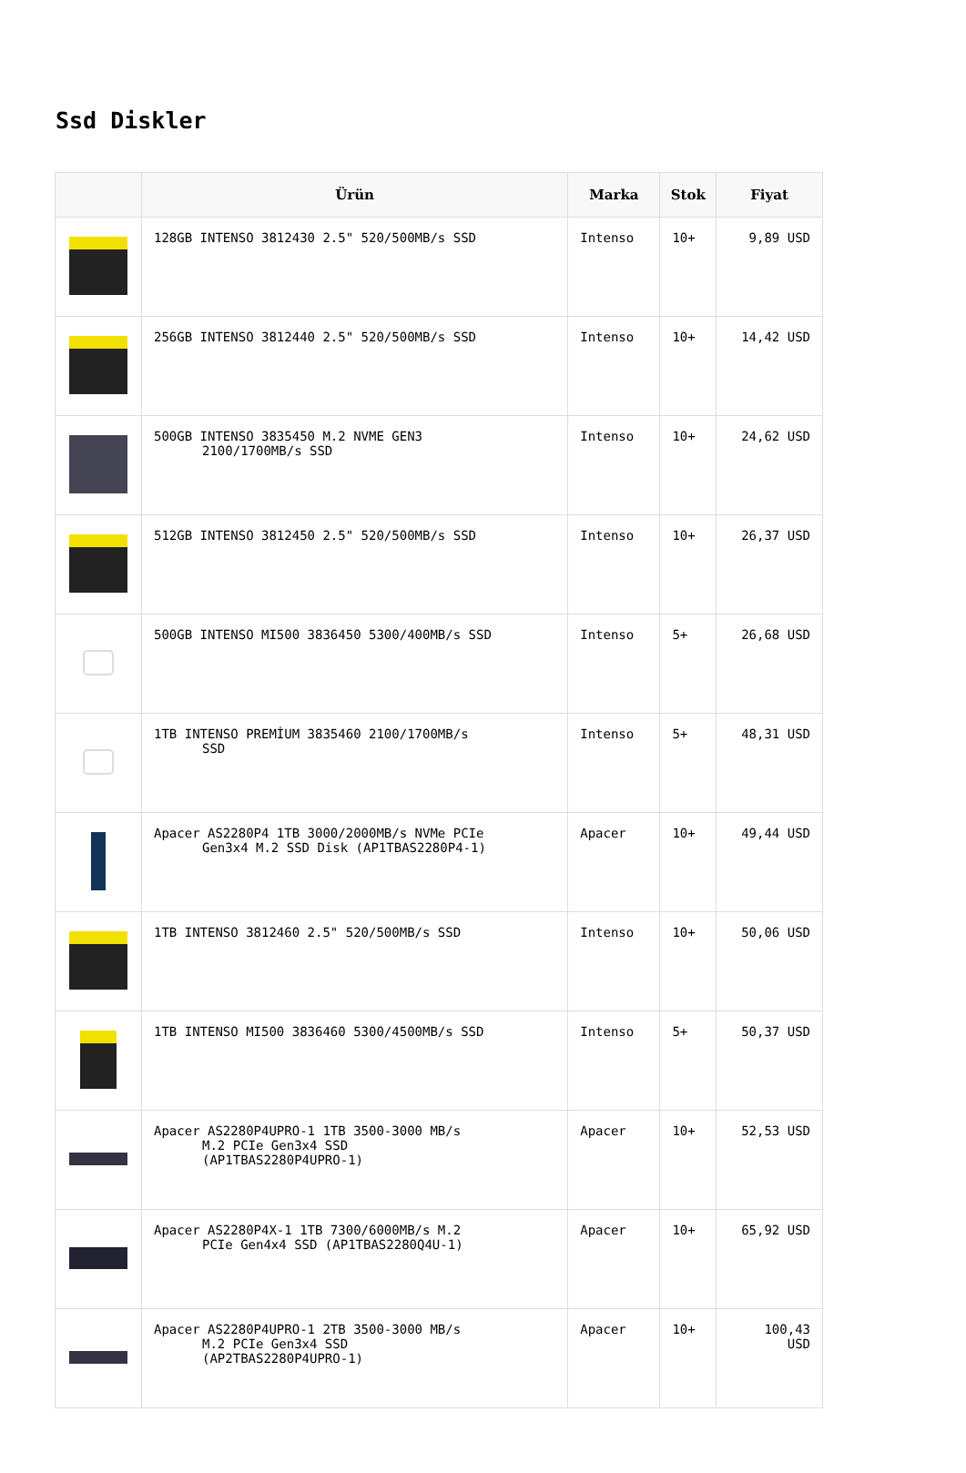Ssd Diskler
| | Ürün | Marka | Stok | Fiyat |
| --- | --- | --- | --- | --- |
| | 128GB INTENSO 3812430 2.5" 520/500MB/s SSD | Intenso | 10+ | 9,89 USD |
| | 256GB INTENSO 3812440 2.5" 520/500MB/s SSD | Intenso | 10+ | 14,42 USD |
| | 500GB INTENSO 3835450 M.2 NVME GEN3 2100/1700MB/s SSD | Intenso | 10+ | 24,62 USD |
| | 512GB INTENSO 3812450 2.5" 520/500MB/s SSD | Intenso | 10+ | 26,37 USD |
| | 500GB INTENSO MI500 3836450 5300/400MB/s SSD | Intenso | 5+ | 26,68 USD |
| | 1TB INTENSO PREMİUM 3835460 2100/1700MB/s SSD | Intenso | 5+ | 48,31 USD |
| | Apacer AS2280P4 1TB 3000/2000MB/s NVMe PCIe Gen3x4 M.2 SSD Disk (AP1TBAS2280P4-1) | Apacer | 10+ | 49,44 USD |
| | 1TB INTENSO 3812460 2.5" 520/500MB/s SSD | Intenso | 10+ | 50,06 USD |
| | 1TB INTENSO MI500 3836460 5300/4500MB/s SSD | Intenso | 5+ | 50,37 USD |
| | Apacer AS2280P4UPRO-1 1TB 3500-3000 MB/s M.2 PCIe Gen3x4 SSD (AP1TBAS2280P4UPRO-1) | Apacer | 10+ | 52,53 USD |
| | Apacer AS2280P4X-1 1TB 7300/6000MB/s M.2 PCIe Gen4x4 SSD (AP1TBAS2280Q4U-1) | Apacer | 10+ | 65,92 USD |
| | Apacer AS2280P4UPRO-1 2TB 3500-3000 MB/s M.2 PCIe Gen3x4 SSD (AP2TBAS2280P4UPRO-1) | Apacer | 10+ | 100,43 USD |